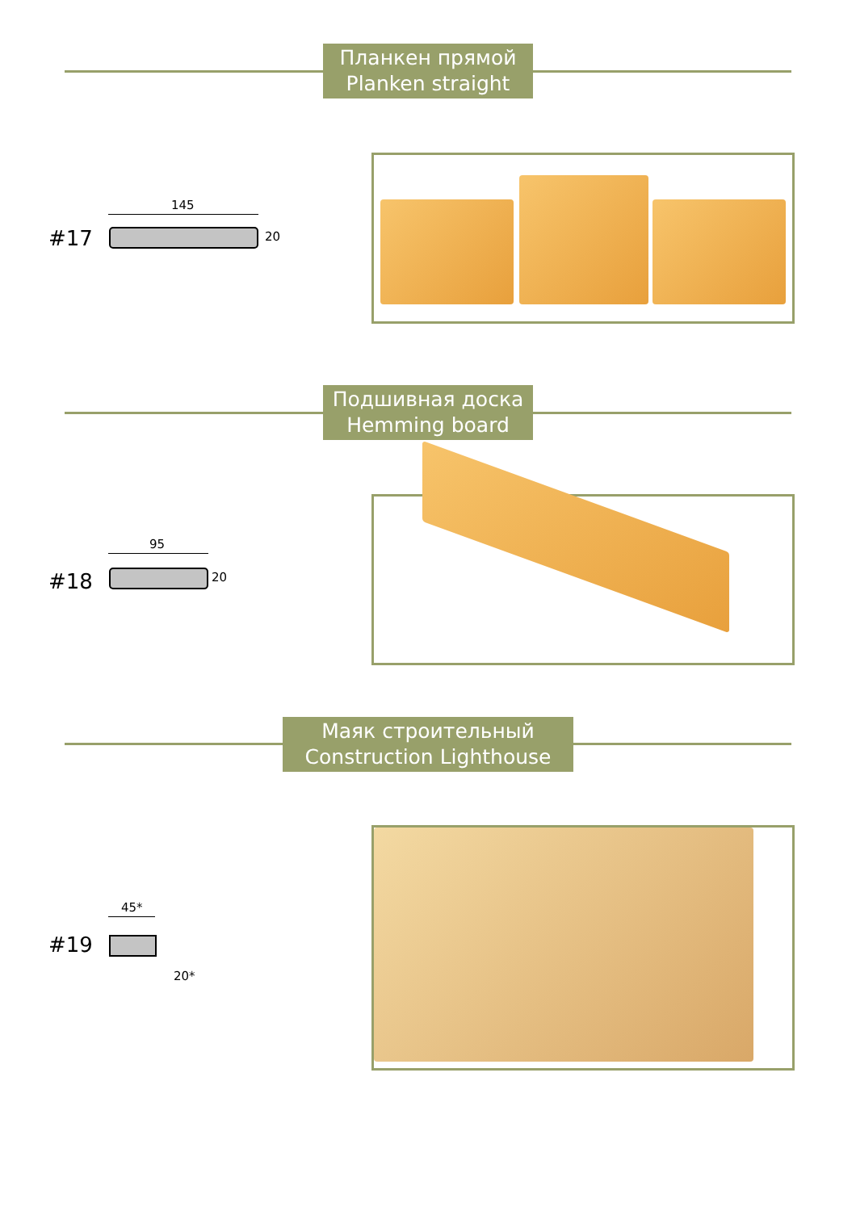Планкен прямой
Planken straight
145
#17 20
Подшивная доска
Hemming board
95
#18 20
Маяк строительный
Construction Lighthouse
45*
#19
20*